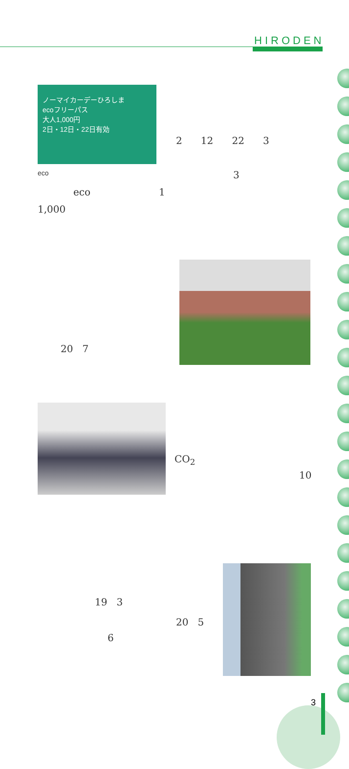HIRODEN
ノーマイカーデーひろしま
ecoフリーパス
大人1,000円
2日・12日・22日有効
eco
2 12 22 3
3
eco 1
1,000
20 7
CO<sub>2</sub>
10
19 3
20 5
6
3